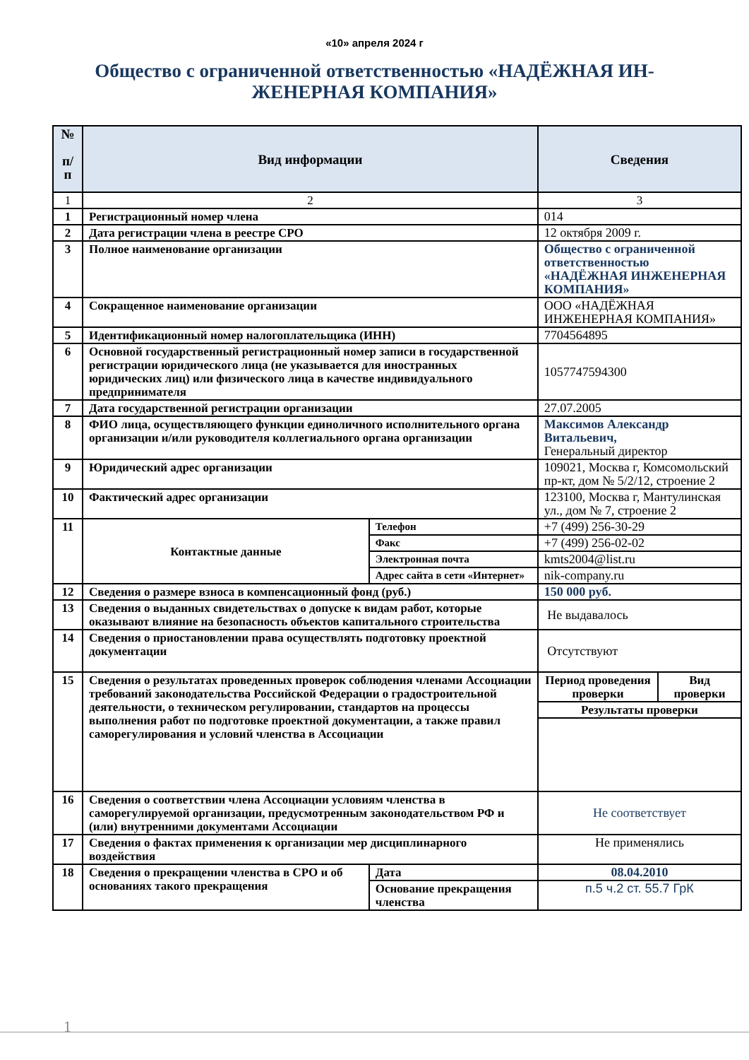«10» апреля 2024 г
Общество с ограниченной ответственностью «НАДЁЖНАЯ ИН-ЖЕНЕРНАЯ КОМПАНИЯ»
| № п/ п | Вид информации | | Сведения | |
| --- | --- | --- | --- | --- |
| 1 | 2 | | 3 | |
| 1 | Регистрационный номер члена | | 014 | |
| 2 | Дата регистрации члена в реестре СРО | | 12 октября 2009 г. | |
| 3 | Полное наименование организации | | Общество с ограниченной ответственностью «НАДЁЖНАЯ ИНЖЕНЕРНАЯ КОМПАНИЯ» | |
| 4 | Сокращенное наименование организации | | ООО «НАДЁЖНАЯ ИНЖЕНЕРНАЯ КОМПАНИЯ» | |
| 5 | Идентификационный номер налогоплательщика (ИНН) | | 7704564895 | |
| 6 | Основной государственный регистрационный номер записи в государственной регистрации юридического лица (не указывается для иностранных юридических лиц) или физического лица в качестве индивидуального предпринимателя | | 1057747594300 | |
| 7 | Дата государственной регистрации организации | | 27.07.2005 | |
| 8 | ФИО лица, осуществляющего функции единоличного исполнительного органа организации и/или руководителя коллегиального органа организации | | Максимов Александр Витальевич, Генеральный директор | |
| 9 | Юридический адрес организации | | 109021, Москва г, Комсомольский пр-кт, дом № 5/2/12, строение 2 | |
| 10 | Фактический адрес организации | | 123100, Москва г, Мантулинская ул., дом № 7, строение 2 | |
| 11 | Контактные данные | Телефон | +7 (499) 256-30-29 | |
| | | Факс | +7 (499) 256-02-02 | |
| | | Электронная почта | kmts2004@list.ru | |
| | | Адрес сайта в сети «Интернет» | nik-company.ru | |
| 12 | Сведения о размере взноса в компенсационный фонд (руб.) | | 150 000 руб. | |
| 13 | Сведения о выданных свидетельствах о допуске к видам работ, которые оказывают влияние на безопасность объектов капитального строительства | | Не выдавалось | |
| 14 | Сведения о приостановлении права осуществлять подготовку проектной документации | | Отсутствуют | |
| 15 | Сведения о результатах проведенных проверок соблюдения членами Ассоциации требований законодательства Российской Федерации о градостроительной деятельности, о техническом регулировании, стандартов на процессы выполнения работ по подготовке проектной документации, а также правил саморегулирования и условий членства в Ассоциации | | Период проведения проверки | Вид проверки |
| | | | Результаты проверки | |
| 16 | Сведения о соответствии члена Ассоциации условиям членства в саморегулируемой организации, предусмотренным законодательством РФ и (или) внутренними документами Ассоциации | | Не соответствует | |
| 17 | Сведения о фактах применения к организации мер дисциплинарного воздействия | | Не применялись | |
| 18 | Сведения о прекращении членства в СРО и об основаниях такого прекращения | Дата | 08.04.2010 | |
| | | Основание прекращения членства | п.5 ч.2 ст. 55.7 ГрК | |
1